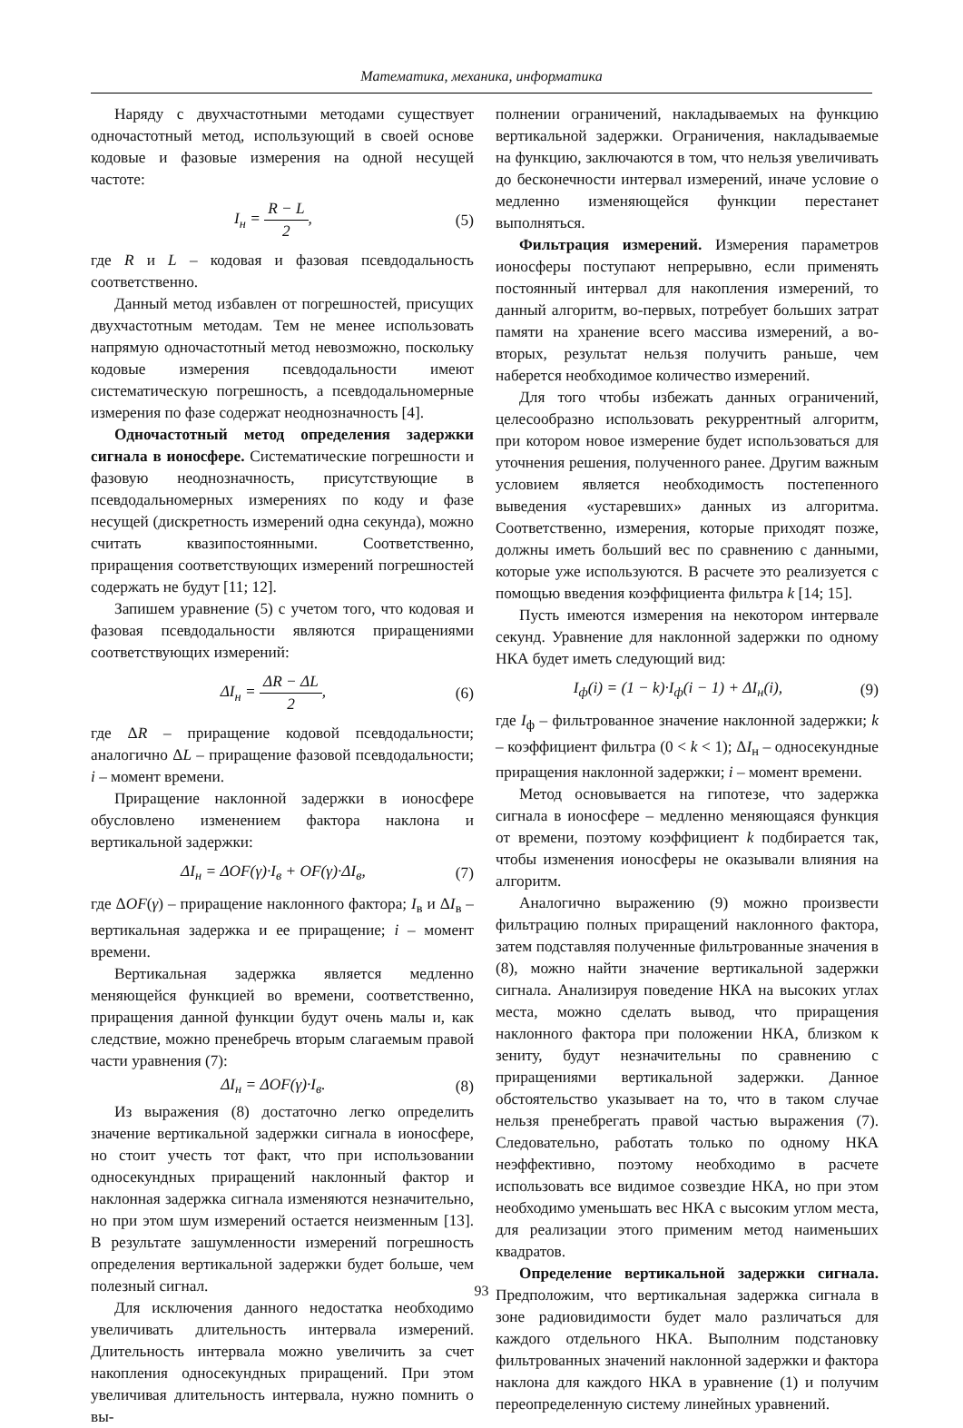Математика, механика, информатика
Наряду с двухчастотными методами существует одночастотный метод, использующий в своей основе кодовые и фазовые измерения на одной несущей частоте:
I<sub>н</sub> = R − L 2, (5)
где R и L – кодовая и фазовая псевдодальность соответственно.
Данный метод избавлен от погрешностей, присущих двухчастотным методам. Тем не менее использовать напрямую одночастотный метод невозможно, поскольку кодовые измерения псевдодальности имеют систематическую погрешность, а псевдодальномерные измерения по фазе содержат неоднозначность [4].
Одночастотный метод определения задержки сигнала в ионосфере. Систематические погрешности и фазовую неоднозначность, присутствующие в псевдодальномерных измерениях по коду и фазе несущей (дискретность измерений одна секунда), можно считать квазипостоянными. Соответственно, приращения соответствующих измерений погрешностей содержать не будут [11; 12].
Запишем уравнение (5) с учетом того, что кодовая и фазовая псевдодальности являются приращениями соответствующих измерений:
ΔI<sub>н</sub> = ΔR − ΔL 2, (6)
где ΔR – приращение кодовой псевдодальности; аналогично ΔL – приращение фазовой псевдодальности; i – момент времени.
Приращение наклонной задержки в ионосфере обусловлено изменением фактора наклона и вертикальной задержки:
ΔI<sub>н</sub> = ΔOF(γ)·I<sub>в</sub> + OF(γ)·ΔI<sub>в</sub>, (7)
где ΔOF(γ) – приращение наклонного фактора; I<sub>в</sub> и ΔI<sub>в</sub> – вертикальная задержка и ее приращение; i – момент времени.
Вертикальная задержка является медленно меняющейся функцией во времени, соответственно, приращения данной функции будут очень малы и, как следствие, можно пренебречь вторым слагаемым правой части уравнения (7):
ΔI<sub>н</sub> = ΔOF(γ)·I<sub>в</sub>. (8)
Из выражения (8) достаточно легко определить значение вертикальной задержки сигнала в ионосфере, но стоит учесть тот факт, что при использовании односекундных приращений наклонный фактор и наклонная задержка сигнала изменяются незначительно, но при этом шум измерений остается неизменным [13]. В результате зашумленности измерений погрешность определения вертикальной задержки будет больше, чем полезный сигнал.
Для исключения данного недостатка необходимо увеличивать длительность интервала измерений. Длительность интервала можно увеличить за счет накопления односекундных приращений. При этом увеличивая длительность интервала, нужно помнить о вы-
полнении ограничений, накладываемых на функцию вертикальной задержки. Ограничения, накладываемые на функцию, заключаются в том, что нельзя увеличивать до бесконечности интервал измерений, иначе условие о медленно изменяющейся функции перестанет выполняться.
Фильтрация измерений. Измерения параметров ионосферы поступают непрерывно, если применять постоянный интервал для накопления измерений, то данный алгоритм, во-первых, потребует больших затрат памяти на хранение всего массива измерений, а во-вторых, результат нельзя получить раньше, чем наберется необходимое количество измерений.
Для того чтобы избежать данных ограничений, целесообразно использовать рекуррентный алгоритм, при котором новое измерение будет использоваться для уточнения решения, полученного ранее. Другим важным условием является необходимость постепенного выведения «устаревших» данных из алгоритма. Соответственно, измерения, которые приходят позже, должны иметь больший вес по сравнению с данными, которые уже используются. В расчете это реализуется с помощью введения коэффициента фильтра k [14; 15].
Пусть имеются измерения на некотором интервале секунд. Уравнение для наклонной задержки по одному НКА будет иметь следующий вид:
I<sub>ф</sub>(i) = (1 − k)·I<sub>ф</sub>(i − 1) + ΔI<sub>н</sub>(i), (9)
где I<sub>ф</sub> – фильтрованное значение наклонной задержки; k – коэффициент фильтра (0 < k < 1); ΔI<sub>н</sub> – односекундные приращения наклонной задержки; i – момент времени.
Метод основывается на гипотезе, что задержка сигнала в ионосфере – медленно меняющаяся функция от времени, поэтому коэффициент k подбирается так, чтобы изменения ионосферы не оказывали влияния на алгоритм.
Аналогично выражению (9) можно произвести фильтрацию полных приращений наклонного фактора, затем подставляя полученные фильтрованные значения в (8), можно найти значение вертикальной задержки сигнала. Анализируя поведение НКА на высоких углах места, можно сделать вывод, что приращения наклонного фактора при положении НКА, близком к зениту, будут незначительны по сравнению с приращениями вертикальной задержки. Данное обстоятельство указывает на то, что в таком случае нельзя пренебрегать правой частью выражения (7). Следовательно, работать только по одному НКА неэффективно, поэтому необходимо в расчете использовать все видимое созвездие НКА, но при этом необходимо уменьшать вес НКА с высоким углом места, для реализации этого применим метод наименьших квадратов.
Определение вертикальной задержки сигнала. Предположим, что вертикальная задержка сигнала в зоне радиовидимости будет мало различаться для каждого отдельного НКА. Выполним подстановку фильтрованных значений наклонной задержки и фактора наклона для каждого НКА в уравнение (1) и получим переопределенную систему линейных уравнений.
93